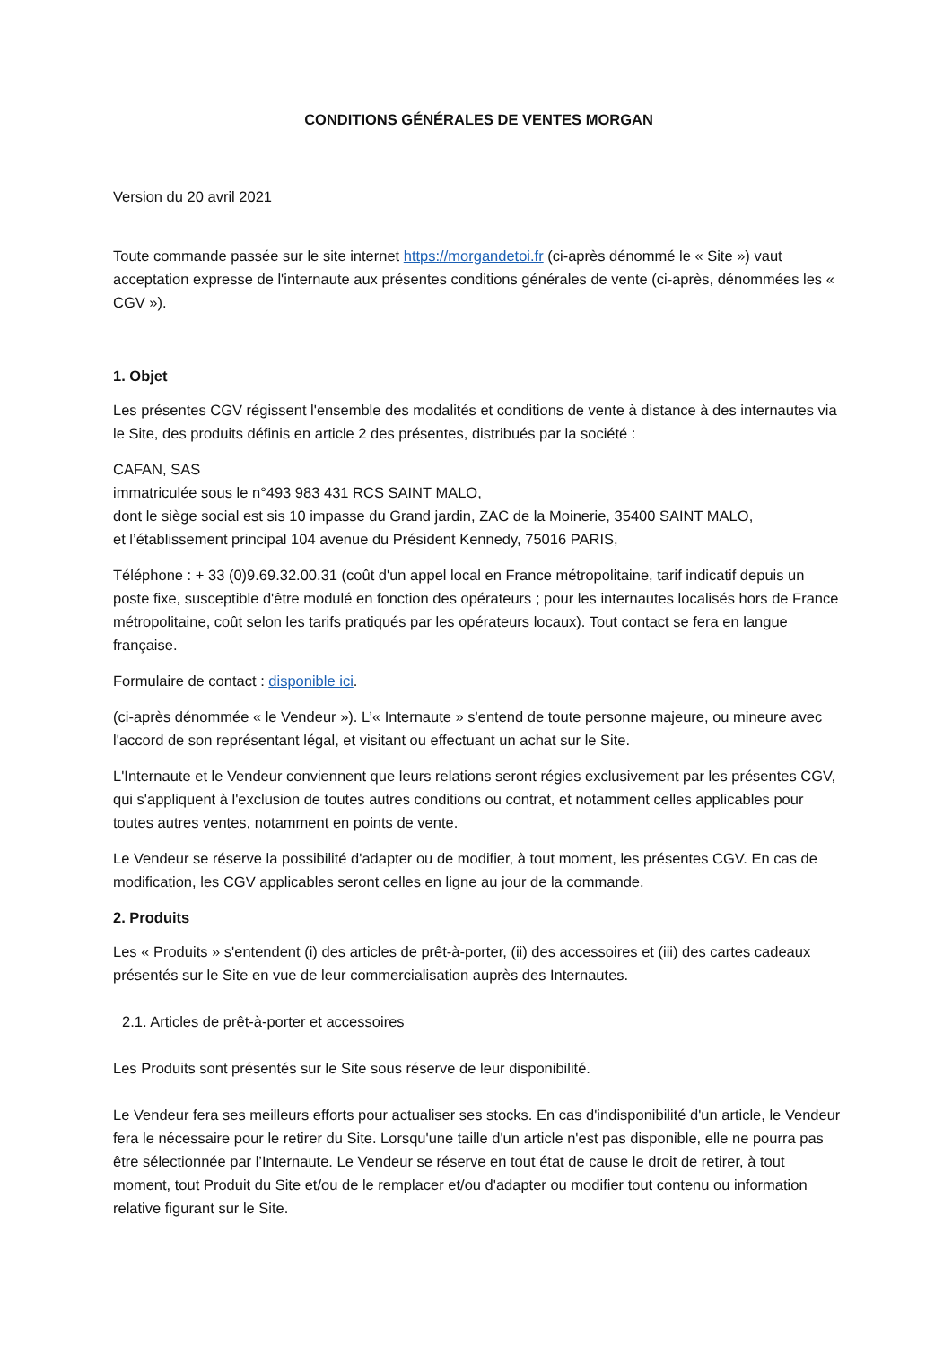CONDITIONS GÉNÉRALES DE VENTES MORGAN
Version du 20 avril 2021
Toute commande passée sur le site internet https://morgandetoi.fr (ci-après dénommé le « Site ») vaut acceptation expresse de l'internaute aux présentes conditions générales de vente (ci-après, dénommées les « CGV »).
1. Objet
Les présentes CGV régissent l'ensemble des modalités et conditions de vente à distance à des internautes via le Site, des produits définis en article 2 des présentes, distribués par la société :
CAFAN, SAS
immatriculée sous le n°493 983 431 RCS SAINT MALO,
dont le siège social est sis 10 impasse du Grand jardin, ZAC de la Moinerie, 35400 SAINT MALO,
et l’établissement principal 104 avenue du Président Kennedy, 75016 PARIS,
Téléphone : + 33 (0)9.69.32.00.31 (coût d'un appel local en France métropolitaine, tarif indicatif depuis un poste fixe, susceptible d'être modulé en fonction des opérateurs ; pour les internautes localisés hors de France métropolitaine, coût selon les tarifs pratiqués par les opérateurs locaux). Tout contact se fera en langue française.
Formulaire de contact : disponible ici.
(ci-après dénommée « le Vendeur »). L’« Internaute » s'entend de toute personne majeure, ou mineure avec l'accord de son représentant légal, et visitant ou effectuant un achat sur le Site.
L'Internaute et le Vendeur conviennent que leurs relations seront régies exclusivement par les présentes CGV, qui s'appliquent à l'exclusion de toutes autres conditions ou contrat, et notamment celles applicables pour toutes autres ventes, notamment en points de vente.
Le Vendeur se réserve la possibilité d'adapter ou de modifier, à tout moment, les présentes CGV. En cas de modification, les CGV applicables seront celles en ligne au jour de la commande.
2. Produits
Les « Produits » s'entendent (i) des articles de prêt-à-porter, (ii) des accessoires et (iii) des cartes cadeaux présentés sur le Site en vue de leur commercialisation auprès des Internautes.
2.1. Articles de prêt-à-porter et accessoires
Les Produits sont présentés sur le Site sous réserve de leur disponibilité.
Le Vendeur fera ses meilleurs efforts pour actualiser ses stocks. En cas d'indisponibilité d'un article, le Vendeur fera le nécessaire pour le retirer du Site. Lorsqu'une taille d'un article n'est pas disponible, elle ne pourra pas être sélectionnée par l’Internaute. Le Vendeur se réserve en tout état de cause le droit de retirer, à tout moment, tout Produit du Site et/ou de le remplacer et/ou d'adapter ou modifier tout contenu ou information relative figurant sur le Site.